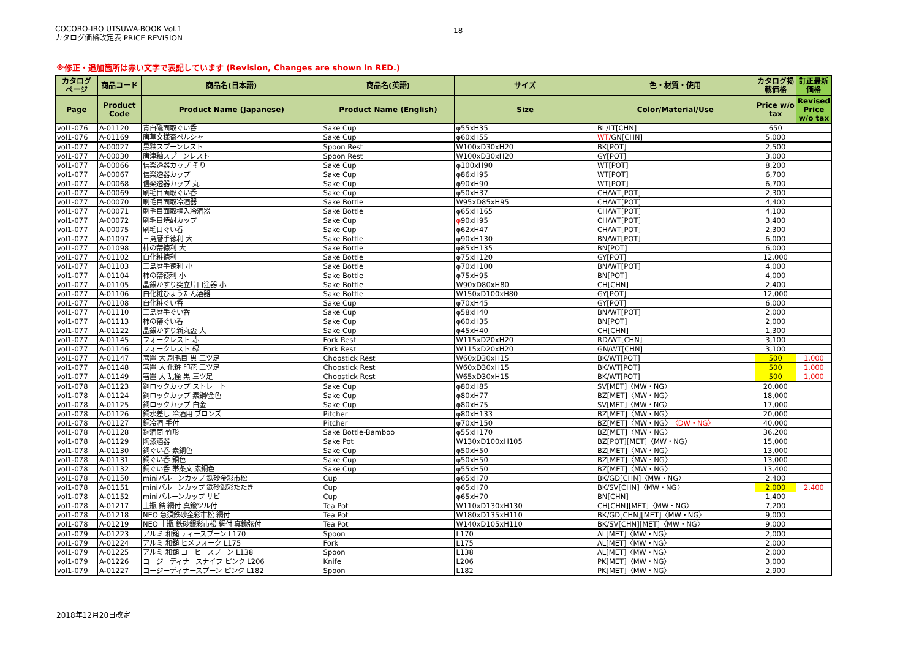COCORO-IRO UTSUWA-BOOK Vol.1
カタログ価格改定表 PRICE REVISION
18
※修正・追加箇所は赤い文字で表記しています (Revision, Changes are shown in RED.)
| カタログ ページ | 商品コード | 商品名(日本語) | 商品名(英語) | サイズ | 色・材質・使用 | カタログ掲 載価格 | 訂正最新 価格 |
| --- | --- | --- | --- | --- | --- | --- | --- |
| Page | Product Code | Product Name (Japanese) | Product Name (English) | Size | Color/Material/Use | Price w/o tax | Revised Price w/o tax |
| vol1-076 | A-01120 | 青白磁面取ぐい呑 | Sake Cup | φ55xH35 | BL/LT[CHN] | 650 | |
| vol1-076 | A-01169 | 唐草文様盃ペルシャ | Sake Cup | φ60xH55 | WT/ GN[CHN] | 5,000 | |
| vol1-077 | A-00027 | 黒釉スプーンレスト | Spoon Rest | W100xD30xH20 | BK[POT] | 2,500 | |
| vol1-077 | A-00030 | 唐津釉スプーンレスト | Spoon Rest | W100xD30xH20 | GY[POT] | 3,000 | |
| vol1-077 | A-00066 | 信楽透器カップ そり | Sake Cup | φ100xH90 | WT[POT] | 8,200 | |
| vol1-077 | A-00067 | 信楽透器カップ | Sake Cup | φ86xH95 | WT[POT] | 6,700 | |
| vol1-077 | A-00068 | 信楽透器カップ 丸 | Sake Cup | φ90xH90 | WT[POT] | 6,700 | |
| vol1-077 | A-00069 | 刷毛目面取ぐい呑 | Sake Cup | φ50xH37 | CH/WT[POT] | 2,300 | |
| vol1-077 | A-00070 | 刷毛目面取冷酒器 | Sake Bottle | W95xD85xH95 | CH/WT[POT] | 4,400 | |
| vol1-077 | A-00071 | 刷毛目面取楠入冷酒器 | Sake Bottle | φ65xH165 | CH/WT[POT] | 4,100 | |
| vol1-077 | A-00072 | 刷毛目焼酎カップ | Sake Cup | φ 90xH95 | CH/WT[POT] | 3,400 | |
| vol1-077 | A-00075 | 刷毛目ぐい呑 | Sake Cup | φ62xH47 | CH/WT[POT] | 2,300 | |
| vol1-077 | A-01097 | 三島暦手徳利 大 | Sake Bottle | φ90xH130 | BN/WT[POT] | 6,000 | |
| vol1-077 | A-01098 | 柿の蔕徳利 大 | Sake Bottle | φ85xH135 | BN[POT] | 6,000 | |
| vol1-077 | A-01102 | 白化粧徳利 | Sake Bottle | φ75xH120 | GY[POT] | 12,000 | |
| vol1-077 | A-01103 | 三島暦手徳利 小 | Sake Bottle | φ70xH100 | BN/WT[POT] | 4,000 | |
| vol1-077 | A-01104 | 柿の蔕徳利 小 | Sake Bottle | φ75xH95 | BN[POT] | 4,000 | |
| vol1-077 | A-01105 | 晶銀かすり突立片口注器 小 | Sake Bottle | W90xD80xH80 | CH[CHN] | 2,400 | |
| vol1-077 | A-01106 | 白化粧ひょうたん酒器 | Sake Bottle | W150xD100xH80 | GY[POT] | 12,000 | |
| vol1-077 | A-01108 | 白化粧ぐい呑 | Sake Cup | φ70xH45 | GY[POT] | 6,000 | |
| vol1-077 | A-01110 | 三島暦手ぐい呑 | Sake Cup | φ58xH40 | BN/WT[POT] | 2,000 | |
| vol1-077 | A-01113 | 柿の蔕ぐい呑 | Sake Cup | φ60xH35 | BN[POT] | 2,000 | |
| vol1-077 | A-01122 | 晶銀かすり新丸盃 大 | Sake Cup | φ45xH40 | CH[CHN] | 1,300 | |
| vol1-077 | A-01145 | フォークレスト 赤 | Fork Rest | W115xD20xH20 | RD/WT[CHN] | 3,100 | |
| vol1-077 | A-01146 | フォークレスト 緑 | Fork Rest | W115xD20xH20 | GN/WT[CHN] | 3,100 | |
| vol1-077 | A-01147 | 箸置 大 刷毛目 黒 三ツ足 | Chopstick Rest | W60xD30xH15 | BK/WT[POT] | 500 | 1,000 |
| vol1-077 | A-01148 | 箸置 大 化粧 印花 三ツ足 | Chopstick Rest | W60xD30xH15 | BK/WT[POT] | 500 | 1,000 |
| vol1-077 | A-01149 | 箸置 大 乱掻 黒 三ツ足 | Chopstick Rest | W65xD30xH15 | BK/WT[POT] | 500 | 1,000 |
| vol1-078 | A-01123 | 銅ロックカップ ストレート | Sake Cup | φ80xH85 | SV[MET]〈MW・NG〉 | 20,000 | |
| vol1-078 | A-01124 | 銅ロックカップ 素銅/金色 | Sake Cup | φ80xH77 | BZ[MET]〈MW・NG〉 | 18,000 | |
| vol1-078 | A-01125 | 銅ロックカップ 白金 | Sake Cup | φ80xH75 | SV[MET]〈MW・NG〉 | 17,000 | |
| vol1-078 | A-01126 | 銅水差し 冷酒用 ブロンズ | Pitcher | φ80xH133 | BZ[MET]〈MW・NG〉 | 20,000 | |
| vol1-078 | A-01127 | 銅冷酒 手付 | Pitcher | φ70xH150 | BZ[MET]〈MW・NG〉 〈DW・NG〉 | 40,000 | |
| vol1-078 | A-01128 | 銅酒筒 竹形 | Sake Bottle-Bamboo | φ55xH170 | BZ[MET]〈MW・NG〉 | 36,200 | |
| vol1-078 | A-01129 | 陶漆酒器 | Sake Pot | W130xD100xH105 | BZ[POT][MET]〈MW・NG〉 | 15,000 | |
| vol1-078 | A-01130 | 銅ぐい呑 素銅色 | Sake Cup | φ50xH50 | BZ[MET]〈MW・NG〉 | 13,000 | |
| vol1-078 | A-01131 | 銅ぐい呑 銅色 | Sake Cup | φ50xH50 | BZ[MET]〈MW・NG〉 | 13,000 | |
| vol1-078 | A-01132 | 銅ぐい呑 帯条文 素銅色 | Sake Cup | φ55xH50 | BZ[MET]〈MW・NG〉 | 13,400 | |
| vol1-078 | A-01150 | miniバルーンカップ 鉄砂金彩市松 | Cup | φ65xH70 | BK/GD[CHN]〈MW・NG〉 | 2,400 | |
| vol1-078 | A-01151 | miniバルーンカップ 鉄砂銀彩たたき | Cup | φ65xH70 | BK/SV[CHN]〈MW・NG〉 | 2,000 | 2,400 |
| vol1-078 | A-01152 | miniバルーンカップ サビ | Cup | φ65xH70 | BN[CHN] | 1,400 | |
| vol1-078 | A-01217 | 土瓶 錆 網付 真鍮ツル付 | Tea Pot | W110xD130xH130 | CH[CHN][MET]〈MW・NG〉 | 7,200 | |
| vol1-078 | A-01218 | NEO 急須鉄砂金彩市松 網付 | Tea Pot | W180xD135xH110 | BK/GD[CHN][MET]〈MW・NG〉 | 9,000 | |
| vol1-078 | A-01219 | NEO 土瓶 鉄砂銀彩市松 網付 真鍮弦付 | Tea Pot | W140xD105xH110 | BK/SV[CHN][MET]〈MW・NG〉 | 9,000 | |
| vol1-079 | A-01223 | アルミ 和鎚 ティースプーン L170 | Spoon | L170 | AL[MET]〈MW・NG〉 | 2,000 | |
| vol1-079 | A-01224 | アルミ 和鎚 ヒメフォーク L175 | Fork | L175 | AL[MET]〈MW・NG〉 | 2,000 | |
| vol1-079 | A-01225 | アルミ 和鎚 コーヒースプーン L138 | Spoon | L138 | AL[MET]〈MW・NG〉 | 2,000 | |
| vol1-079 | A-01226 | コージーディナースナイフ ピンク L206 | Knife | L206 | PK[MET]〈MW・NG〉 | 3,000 | |
| vol1-079 | A-01227 | コージーディナースプーン ピンク L182 | Spoon | L182 | PK[MET]〈MW・NG〉 | 2,900 | |
2018年12月20日改定